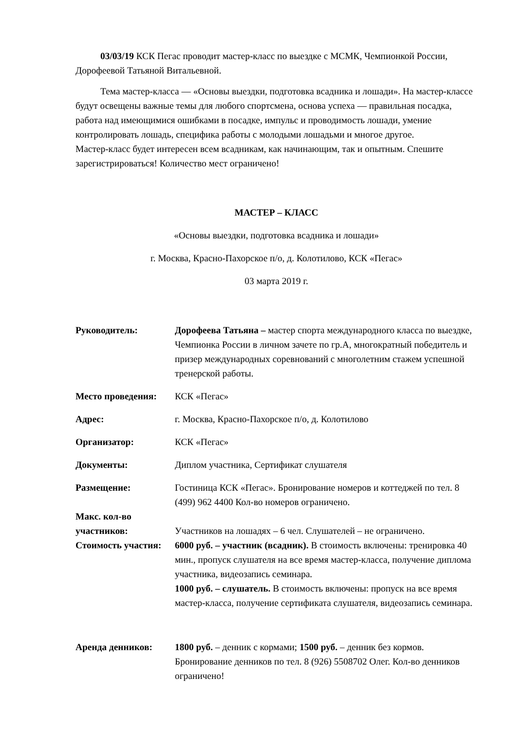03/03/19 КСК Пегас проводит мастер-класс по выездке с МСМК, Чемпионкой России, Дорофеевой Татьяной Витальевной.
Тема мастер-класса — «Основы выездки, подготовка всадника и лошади». На мастер-классе будут освещены важные темы для любого спортсмена, основа успеха — правильная посадка, работа над имеющимися ошибками в посадке, импульс и проводимость лошади, умение контролировать лошадь, специфика работы с молодыми лошадьми и многое другое.
Мастер-класс будет интересен всем всадникам, как начинающим, так и опытным. Спешите зарегистрироваться! Количество мест ограничено!
МАСТЕР – КЛАСС
«Основы выездки, подготовка всадника и лошади»
г. Москва, Красно-Пахорское п/о, д. Колотилово, КСК «Пегас»
03 марта 2019 г.
Руководитель: Дорофеева Татьяна – мастер спорта международного класса по выездке, Чемпионка России в личном зачете по гр.А, многократный победитель и призер международных соревнований с многолетним стажем успешной тренерской работы.
Место проведения: КСК «Пегас»
Адрес: г. Москва, Красно-Пахорское п/о, д. Колотилово
Организатор: КСК «Пегас»
Документы: Диплом участника, Сертификат слушателя
Размещение: Гостиница КСК «Пегас». Бронирование номеров и коттеджей по тел. 8 (499) 962 4400 Кол-во номеров ограничено.
Макс. кол-во участников:
Участников на лошадях – 6 чел. Слушателей – не ограничено.
Стоимость участия:
6000 руб. – участник (всадник). В стоимость включены: тренировка 40 мин., пропуск слушателя на все время мастер-класса, получение диплома участника, видеозапись семинара.
1000 руб. – слушатель. В стоимость включены: пропуск на все время мастер-класса, получение сертификата слушателя, видеозапись семинара.
Аренда денников: 1800 руб. – денник с кормами; 1500 руб. – денник без кормов. Бронирование денников по тел. 8 (926) 5508702 Олег. Кол-во денников ограничено!